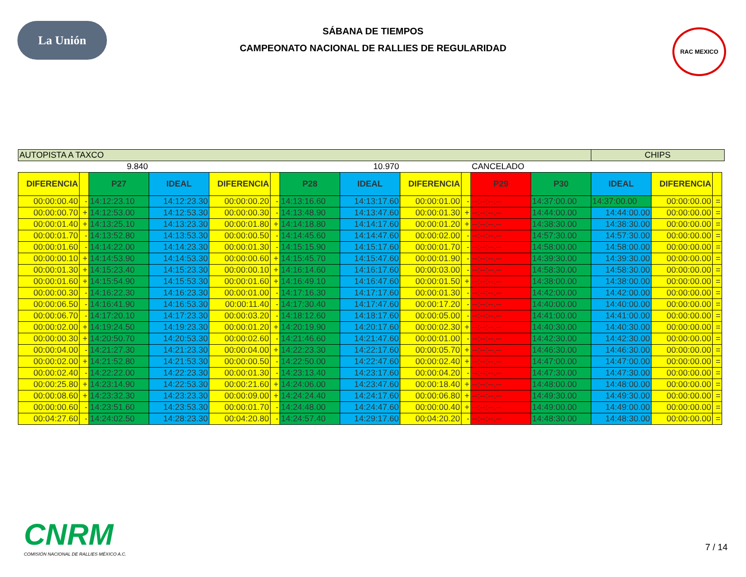La Unión
SÁBANA DE TIEMPOS
CAMPEONATO NACIONAL DE RALLIES DE REGULARIDAD
RAC MEXICO
| AUTOPISTA A TAXCO | | | | | | | | | | | | CHIPS | | | |
| 9.840 | | | 10.970 | | | | | | | CANCELADO | | | | | |
| DIFERENCIA | | P27 | IDEAL | DIFERENCIA | | P28 | IDEAL | DIFERENCIA | | P29 | P30 | IDEAL | DIFERENCIA | | |
| 00:00:00.40 | - | 14:12:23.10 | 14:12:23.30 | 00:00:00.20 | - | 14:13:16.60 | 14:13:17.60 | 00:00:01.00 | - | --:--:--.-- | 14:37:00.00 | 14:37:00.00 | 00:00:00.00 | = | |
| 00:00:00.70 | + | 14:12:53.00 | 14:12:53.30 | 00:00:00.30 | - | 14:13:48.90 | 14:13:47.60 | 00:00:01.30 | + | --:--:--.-- | 14:44:00.00 | 14:44:00.00 | 00:00:00.00 | = | |
| 00:00:01.40 | + | 14:13:25.10 | 14:13:23.30 | 00:00:01.80 | + | 14:14:18.80 | 14:14:17.60 | 00:00:01.20 | + | --:--:--.-- | 14:38:30.00 | 14:38:30.00 | 00:00:00.00 | = | |
| 00:00:01.70 | - | 14:13:52.80 | 14:13:53.30 | 00:00:00.50 | - | 14:14:45.60 | 14:14:47.60 | 00:00:02.00 | - | --:--:--.-- | 14:57:30.00 | 14:57:30.00 | 00:00:00.00 | = | |
| 00:00:01.60 | - | 14:14:22.00 | 14:14:23.30 | 00:00:01.30 | - | 14:15:15.90 | 14:15:17.60 | 00:00:01.70 | - | --:--:--.-- | 14:58:00.00 | 14:58:00.00 | 00:00:00.00 | = | |
| 00:00:00.10 | + | 14:14:53.90 | 14:14:53.30 | 00:00:00.60 | + | 14:15:45.70 | 14:15:47.60 | 00:00:01.90 | - | --:--:--.-- | 14:39:30.00 | 14:39:30.00 | 00:00:00.00 | = | |
| 00:00:01.30 | + | 14:15:23.40 | 14:15:23.30 | 00:00:00.10 | + | 14:16:14.60 | 14:16:17.60 | 00:00:03.00 | - | --:--:--.-- | 14:58:30.00 | 14:58:30.00 | 00:00:00.00 | = | |
| 00:00:01.60 | + | 14:15:54.90 | 14:15:53.30 | 00:00:01.60 | + | 14:16:49.10 | 14:16:47.60 | 00:00:01.50 | + | --:--:--.-- | 14:38:00.00 | 14:38:00.00 | 00:00:00.00 | = | |
| 00:00:00.30 | - | 14:16:22.30 | 14:16:23.30 | 00:00:01.00 | - | 14:17:16.30 | 14:17:17.60 | 00:00:01.30 | - | --:--:--.-- | 14:42:00.00 | 14:42:00.00 | 00:00:00.00 | = | |
| 00:00:06.50 | - | 14:16:41.90 | 14:16:53.30 | 00:00:11.40 | - | 14:17:30.40 | 14:17:47.60 | 00:00:17.20 | - | --:--:--.-- | 14:40:00.00 | 14:40:00.00 | 00:00:00.00 | = | |
| 00:00:06.70 | - | 14:17:20.10 | 14:17:23.30 | 00:00:03.20 | - | 14:18:12.60 | 14:18:17.60 | 00:00:05.00 | - | --:--:--.-- | 14:41:00.00 | 14:41:00.00 | 00:00:00.00 | = | |
| 00:00:02.00 | + | 14:19:24.50 | 14:19:23.30 | 00:00:01.20 | + | 14:20:19.90 | 14:20:17.60 | 00:00:02.30 | + | --:--:--.-- | 14:40:30.00 | 14:40:30.00 | 00:00:00.00 | = | |
| 00:00:00.30 | + | 14:20:50.70 | 14:20:53.30 | 00:00:02.60 | - | 14:21:46.60 | 14:21:47.60 | 00:00:01.00 | - | --:--:--.-- | 14:42:30.00 | 14:42:30.00 | 00:00:00.00 | = | |
| 00:00:04.00 | - | 14:21:27.30 | 14:21:23.30 | 00:00:04.00 | + | 14:22:23.30 | 14:22:17.60 | 00:00:05.70 | + | --:--:--.-- | 14:46:30.00 | 14:46:30.00 | 00:00:00.00 | = | |
| 00:00:02.00 | + | 14:21:52.80 | 14:21:53.30 | 00:00:00.50 | - | 14:22:50.00 | 14:22:47.60 | 00:00:02.40 | + | --:--:--.-- | 14:47:00.00 | 14:47:00.00 | 00:00:00.00 | = | |
| 00:00:02.40 | - | 14:22:22.00 | 14:22:23.30 | 00:00:01.30 | - | 14:23:13.40 | 14:23:17.60 | 00:00:04.20 | - | --:--:--.-- | 14:47:30.00 | 14:47:30.00 | 00:00:00.00 | = | |
| 00:00:25.80 | + | 14:23:14.90 | 14:22:53.30 | 00:00:21.60 | + | 14:24:06.00 | 14:23:47.60 | 00:00:18.40 | + | --:--:--.-- | 14:48:00.00 | 14:48:00.00 | 00:00:00.00 | = | |
| 00:00:08.60 | + | 14:23:32.30 | 14:23:23.30 | 00:00:09.00 | + | 14:24:24.40 | 14:24:17.60 | 00:00:06.80 | + | --:--:--.-- | 14:49:30.00 | 14:49:30.00 | 00:00:00.00 | = | |
| 00:00:00.60 | - | 14:23:51.60 | 14:23:53.30 | 00:00:01.70 | - | 14:24:48.00 | 14:24:47.60 | 00:00:00.40 | + | --:--:--.-- | 14:49:00.00 | 14:49:00.00 | 00:00:00.00 | = | |
| 00:04:27.60 | - | 14:24:02.50 | 14:28:23.30 | 00:04:20.80 | - | 14:24:57.40 | 14:29:17.60 | 00:04:20.20 | - | --:--:--.-- | 14:48:30.00 | 14:48:30.00 | 00:00:00.00 | = | |
CNRM
COMISIÓN NACIONAL DE RALLIES MÉXICO A.C.
7 / 14